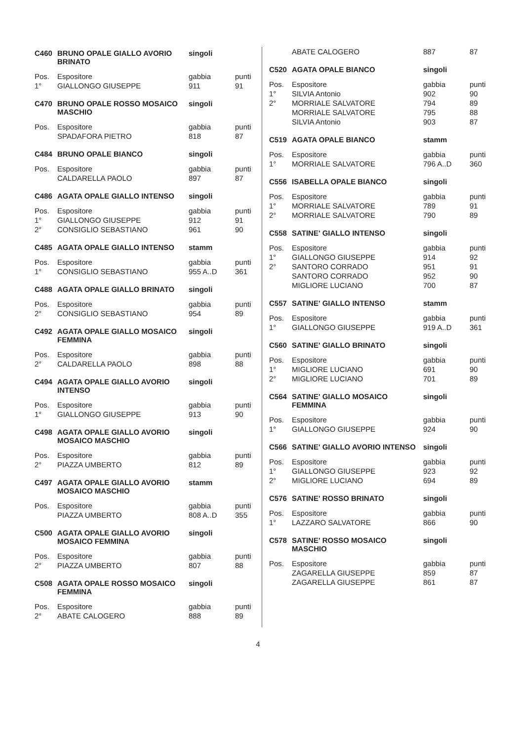| C460 | BRUNO OPALE GIALLO AVORIO BRINATO | singoli | |
| --- | --- | --- | --- |
| Pos. | Espositore | gabbia | punti |
| 1° | GIALLONGO GIUSEPPE | 911 | 91 |
| C470 | BRUNO OPALE ROSSO MOSAICO MASCHIO | singoli | |
| --- | --- | --- | --- |
| Pos. | Espositore | gabbia | punti |
| | SPADAFORA PIETRO | 818 | 87 |
| C484 | BRUNO OPALE BIANCO | singoli | |
| --- | --- | --- | --- |
| Pos. | Espositore | gabbia | punti |
| | CALDARELLA PAOLO | 897 | 87 |
| C486 | AGATA OPALE GIALLO INTENSO | singoli | |
| --- | --- | --- | --- |
| Pos. | Espositore | gabbia | punti |
| 1° | GIALLONGO GIUSEPPE | 912 | 91 |
| 2° | CONSIGLIO SEBASTIANO | 961 | 90 |
| C485 | AGATA OPALE GIALLO INTENSO | stamm | |
| --- | --- | --- | --- |
| Pos. | Espositore | gabbia | punti |
| 1° | CONSIGLIO SEBASTIANO | 955 A..D | 361 |
| C488 | AGATA OPALE GIALLO BRINATO | singoli | |
| --- | --- | --- | --- |
| Pos. | Espositore | gabbia | punti |
| 2° | CONSIGLIO SEBASTIANO | 954 | 89 |
| C492 | AGATA OPALE GIALLO MOSAICO FEMMINA | singoli | |
| --- | --- | --- | --- |
| Pos. | Espositore | gabbia | punti |
| 2° | CALDARELLA PAOLO | 898 | 88 |
| C494 | AGATA OPALE GIALLO AVORIO INTENSO | singoli | |
| --- | --- | --- | --- |
| Pos. | Espositore | gabbia | punti |
| 1° | GIALLONGO GIUSEPPE | 913 | 90 |
| C498 | AGATA OPALE GIALLO AVORIO MOSAICO MASCHIO | singoli | |
| --- | --- | --- | --- |
| Pos. | Espositore | gabbia | punti |
| 2° | PIAZZA UMBERTO | 812 | 89 |
| C497 | AGATA OPALE GIALLO AVORIO MOSAICO MASCHIO | stamm | |
| --- | --- | --- | --- |
| Pos. | Espositore | gabbia | punti |
| | PIAZZA UMBERTO | 808 A..D | 355 |
| C500 | AGATA OPALE GIALLO AVORIO MOSAICO FEMMINA | singoli | |
| --- | --- | --- | --- |
| Pos. | Espositore | gabbia | punti |
| 2° | PIAZZA UMBERTO | 807 | 88 |
| C508 | AGATA OPALE ROSSO MOSAICO FEMMINA | singoli | |
| --- | --- | --- | --- |
| Pos. | Espositore | gabbia | punti |
| 2° | ABATE CALOGERO | 888 | 89 |
| | ABATE CALOGERO | 887 | 87 |
| C520 | AGATA OPALE BIANCO | singoli | |
| --- | --- | --- | --- |
| Pos. | Espositore | gabbia | punti |
| 1° | SILVIA Antonio | 902 | 90 |
| 2° | MORRIALE SALVATORE | 794 | 89 |
| | MORRIALE SALVATORE | 795 | 88 |
| | SILVIA Antonio | 903 | 87 |
| C519 | AGATA OPALE BIANCO | stamm | |
| --- | --- | --- | --- |
| Pos. | Espositore | gabbia | punti |
| 1° | MORRIALE SALVATORE | 796 A..D | 360 |
| C556 | ISABELLA OPALE BIANCO | singoli | |
| --- | --- | --- | --- |
| Pos. | Espositore | gabbia | punti |
| 1° | MORRIALE SALVATORE | 789 | 91 |
| 2° | MORRIALE SALVATORE | 790 | 89 |
| C558 | SATINE' GIALLO INTENSO | singoli | |
| --- | --- | --- | --- |
| Pos. | Espositore | gabbia | punti |
| 1° | GIALLONGO GIUSEPPE | 914 | 92 |
| 2° | SANTORO CORRADO | 951 | 91 |
| | SANTORO CORRADO | 952 | 90 |
| | MIGLIORE LUCIANO | 700 | 87 |
| C557 | SATINE' GIALLO INTENSO | stamm | |
| --- | --- | --- | --- |
| Pos. | Espositore | gabbia | punti |
| 1° | GIALLONGO GIUSEPPE | 919 A..D | 361 |
| C560 | SATINE' GIALLO BRINATO | singoli | |
| --- | --- | --- | --- |
| Pos. | Espositore | gabbia | punti |
| 1° | MIGLIORE LUCIANO | 691 | 90 |
| 2° | MIGLIORE LUCIANO | 701 | 89 |
| C564 | SATINE' GIALLO MOSAICO FEMMINA | singoli | |
| --- | --- | --- | --- |
| Pos. | Espositore | gabbia | punti |
| 1° | GIALLONGO GIUSEPPE | 924 | 90 |
| C566 | SATINE' GIALLO AVORIO INTENSO | singoli | |
| --- | --- | --- | --- |
| Pos. | Espositore | gabbia | punti |
| 1° | GIALLONGO GIUSEPPE | 923 | 92 |
| 2° | MIGLIORE LUCIANO | 694 | 89 |
| C576 | SATINE' ROSSO BRINATO | singoli | |
| --- | --- | --- | --- |
| Pos. | Espositore | gabbia | punti |
| 1° | LAZZARO SALVATORE | 866 | 90 |
| C578 | SATINE' ROSSO MOSAICO MASCHIO | singoli | |
| --- | --- | --- | --- |
| Pos. | Espositore | gabbia | punti |
| | ZAGARELLA GIUSEPPE | 859 | 87 |
| | ZAGARELLA GIUSEPPE | 861 | 87 |
4